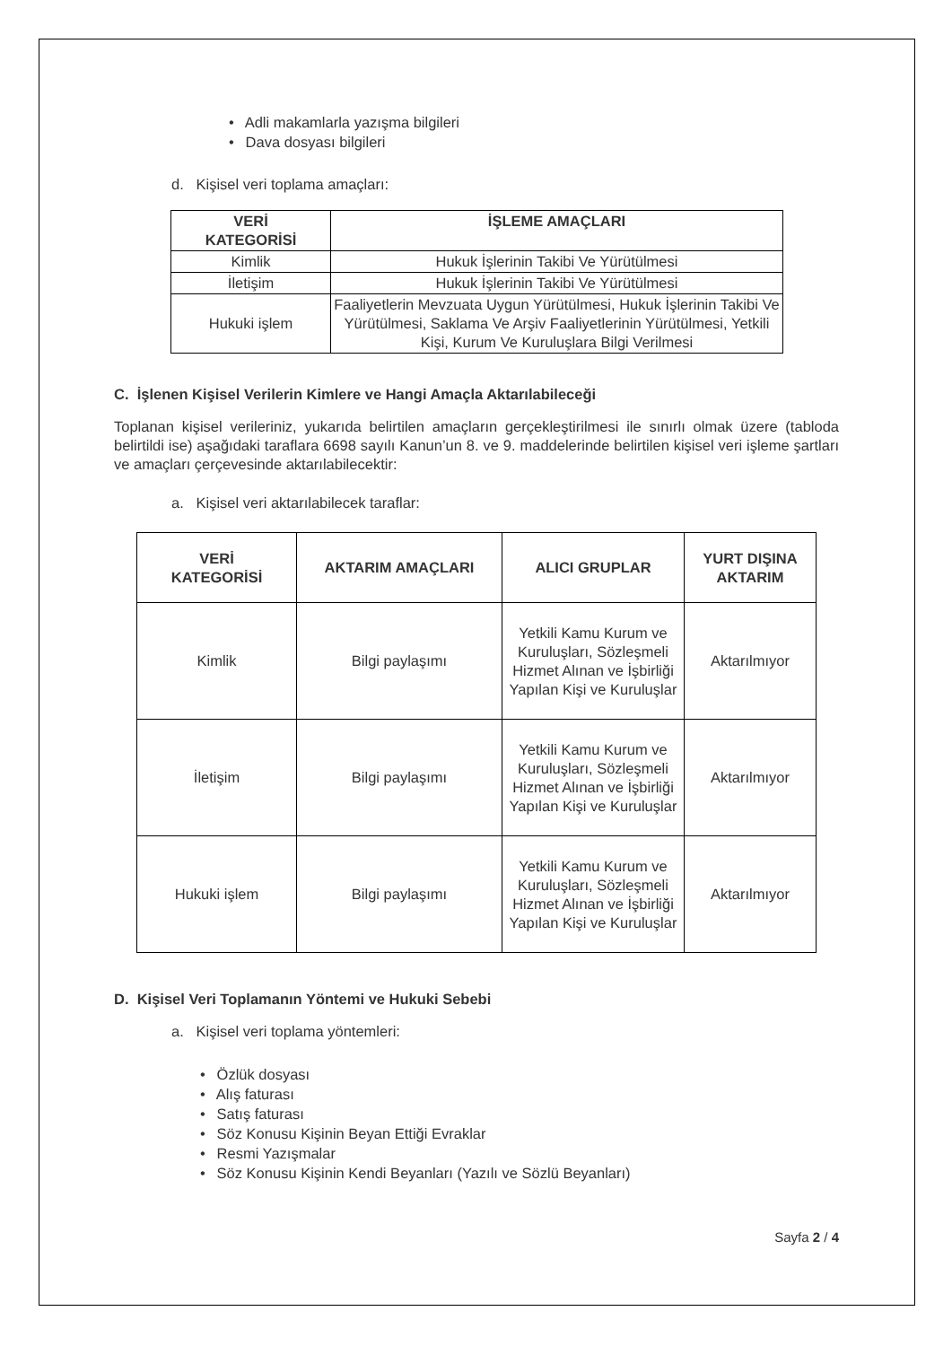• Adli makamlarla yazışma bilgileri
• Dava dosyası bilgileri
d. Kişisel veri toplama amaçları:
| VERİ KATEGORİSİ | İŞLEME AMAÇLARI |
| --- | --- |
| Kimlik | Hukuk İşlerinin Takibi Ve Yürütülmesi |
| İletişim | Hukuk İşlerinin Takibi Ve Yürütülmesi |
| Hukuki işlem | Faaliyetlerin Mevzuata Uygun Yürütülmesi, Hukuk İşlerinin Takibi Ve Yürütülmesi, Saklama Ve Arşiv Faaliyetlerinin Yürütülmesi, Yetkili Kişi, Kurum Ve Kuruluşlara Bilgi Verilmesi |
C. İşlenen Kişisel Verilerin Kimlere ve Hangi Amaçla Aktarılabileceği
Toplanan kişisel verileriniz, yukarıda belirtilen amaçların gerçekleştirilmesi ile sınırlı olmak üzere (tabloda belirtildi ise) aşağıdaki taraflara 6698 sayılı Kanun’un 8. ve 9. maddelerinde belirtilen kişisel veri işleme şartları ve amaçları çerçevesinde aktarılabilecektir:
a. Kişisel veri aktarılabilecek taraflar:
| VERİ KATEGORİSİ | AKTARIM AMAÇLARI | ALICI GRUPLAR | YURT DIŞINA AKTARIM |
| --- | --- | --- | --- |
| Kimlik | Bilgi paylaşımı | Yetkili Kamu Kurum ve Kuruluşları, Sözleşmeli Hizmet Alınan ve İşbirliği Yapılan Kişi ve Kuruluşlar | Aktarılmıyor |
| İletişim | Bilgi paylaşımı | Yetkili Kamu Kurum ve Kuruluşları, Sözleşmeli Hizmet Alınan ve İşbirliği Yapılan Kişi ve Kuruluşlar | Aktarılmıyor |
| Hukuki işlem | Bilgi paylaşımı | Yetkili Kamu Kurum ve Kuruluşları, Sözleşmeli Hizmet Alınan ve İşbirliği Yapılan Kişi ve Kuruluşlar | Aktarılmıyor |
D. Kişisel Veri Toplamanın Yöntemi ve Hukuki Sebebi
a. Kişisel veri toplama yöntemleri:
• Özlük dosyası
• Alış faturası
• Satış faturası
• Söz Konusu Kişinin Beyan Ettiği Evraklar
• Resmi Yazışmalar
• Söz Konusu Kişinin Kendi Beyanları (Yazılı ve Sözlü Beyanları)
Sayfa 2 / 4